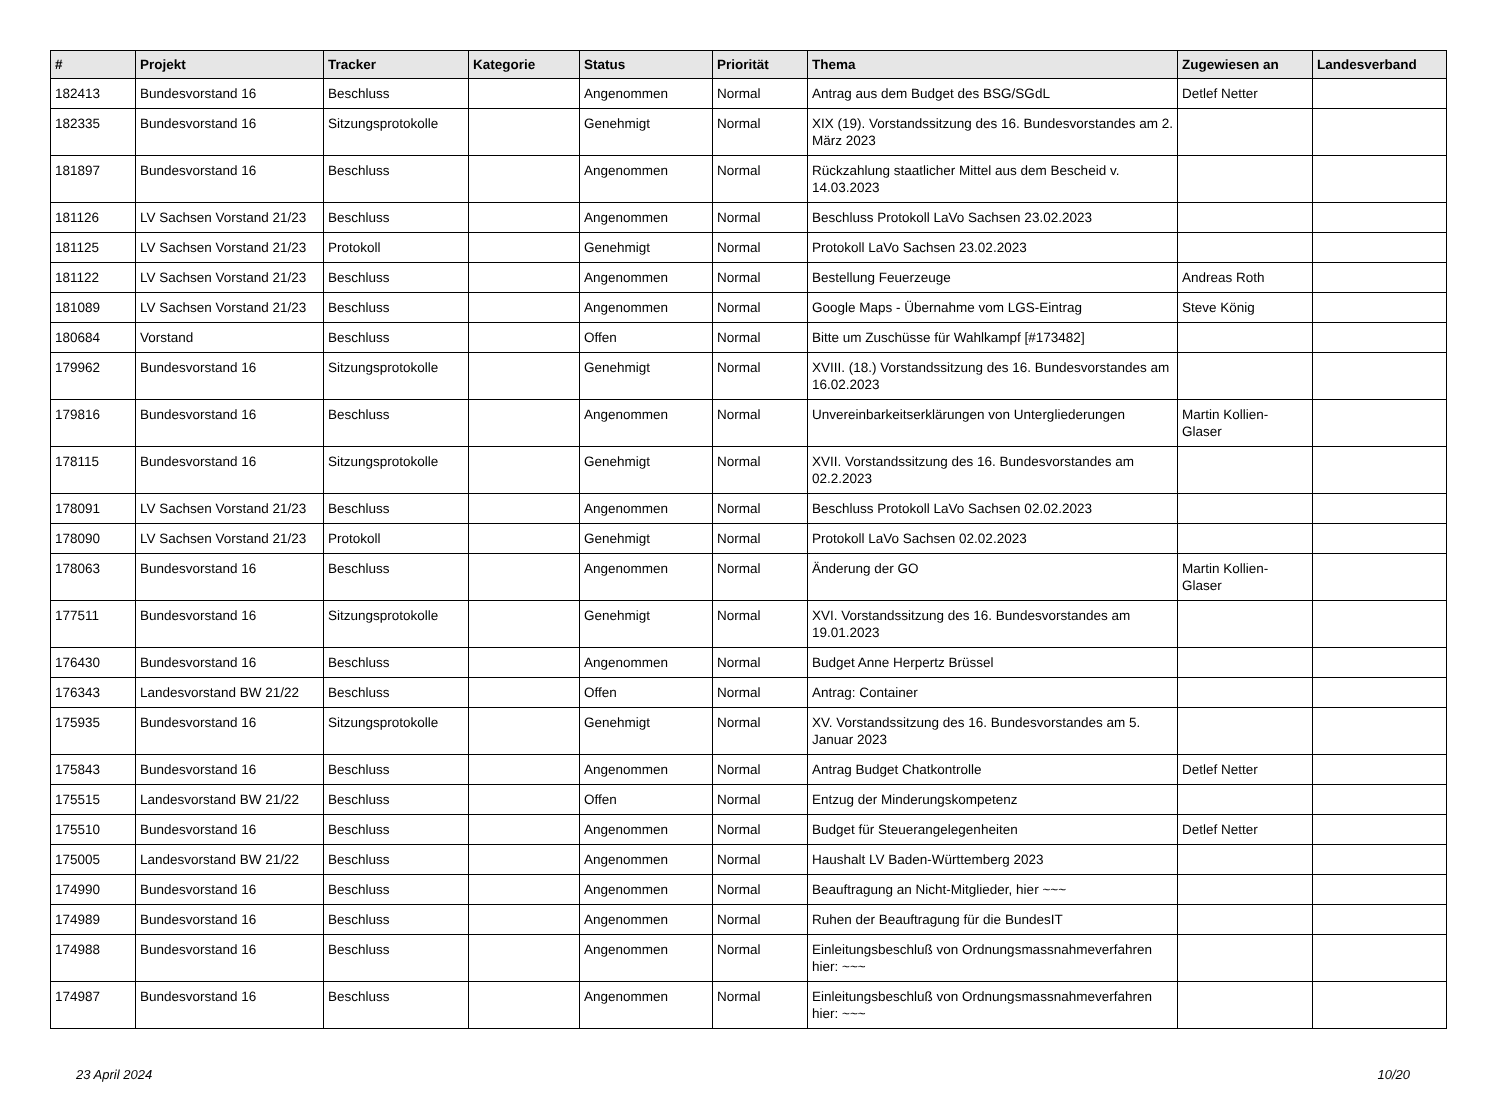| # | Projekt | Tracker | Kategorie | Status | Priorität | Thema | Zugewiesen an | Landesverband |
| --- | --- | --- | --- | --- | --- | --- | --- | --- |
| 182413 | Bundesvorstand 16 | Beschluss | | Angenommen | Normal | Antrag aus dem Budget des BSG/SGdL | Detlef Netter | |
| 182335 | Bundesvorstand 16 | Sitzungsprotokolle | | Genehmigt | Normal | XIX (19). Vorstandssitzung des 16. Bundesvorstandes am 2. März 2023 | | |
| 181897 | Bundesvorstand 16 | Beschluss | | Angenommen | Normal | Rückzahlung staatlicher Mittel aus dem Bescheid v. 14.03.2023 | | |
| 181126 | LV Sachsen Vorstand 21/23 | Beschluss | | Angenommen | Normal | Beschluss Protokoll LaVo Sachsen 23.02.2023 | | |
| 181125 | LV Sachsen Vorstand 21/23 | Protokoll | | Genehmigt | Normal | Protokoll LaVo Sachsen 23.02.2023 | | |
| 181122 | LV Sachsen Vorstand 21/23 | Beschluss | | Angenommen | Normal | Bestellung Feuerzeuge | Andreas Roth | |
| 181089 | LV Sachsen Vorstand 21/23 | Beschluss | | Angenommen | Normal | Google Maps - Übernahme vom LGS-Eintrag | Steve König | |
| 180684 | Vorstand | Beschluss | | Offen | Normal | Bitte um Zuschüsse für Wahlkampf [#173482] | | |
| 179962 | Bundesvorstand 16 | Sitzungsprotokolle | | Genehmigt | Normal | XVIII. (18.) Vorstandssitzung des 16. Bundesvorstandes am 16.02.2023 | | |
| 179816 | Bundesvorstand 16 | Beschluss | | Angenommen | Normal | Unvereinbarkeitserklärungen von Untergliederungen | Martin Kollien-Glaser | |
| 178115 | Bundesvorstand 16 | Sitzungsprotokolle | | Genehmigt | Normal | XVII. Vorstandssitzung des 16. Bundesvorstandes am 02.2.2023 | | |
| 178091 | LV Sachsen Vorstand 21/23 | Beschluss | | Angenommen | Normal | Beschluss Protokoll LaVo Sachsen 02.02.2023 | | |
| 178090 | LV Sachsen Vorstand 21/23 | Protokoll | | Genehmigt | Normal | Protokoll LaVo Sachsen 02.02.2023 | | |
| 178063 | Bundesvorstand 16 | Beschluss | | Angenommen | Normal | Änderung der GO | Martin Kollien-Glaser | |
| 177511 | Bundesvorstand 16 | Sitzungsprotokolle | | Genehmigt | Normal | XVI. Vorstandssitzung des 16. Bundesvorstandes am 19.01.2023 | | |
| 176430 | Bundesvorstand 16 | Beschluss | | Angenommen | Normal | Budget Anne Herpertz Brüssel | | |
| 176343 | Landesvorstand BW 21/22 | Beschluss | | Offen | Normal | Antrag: Container | | |
| 175935 | Bundesvorstand 16 | Sitzungsprotokolle | | Genehmigt | Normal | XV. Vorstandssitzung des 16. Bundesvorstandes am 5. Januar 2023 | | |
| 175843 | Bundesvorstand 16 | Beschluss | | Angenommen | Normal | Antrag Budget Chatkontrolle | Detlef Netter | |
| 175515 | Landesvorstand BW 21/22 | Beschluss | | Offen | Normal | Entzug der Minderungskompetenz | | |
| 175510 | Bundesvorstand 16 | Beschluss | | Angenommen | Normal | Budget für Steuerangelegenheiten | Detlef Netter | |
| 175005 | Landesvorstand BW 21/22 | Beschluss | | Angenommen | Normal | Haushalt LV Baden-Württemberg 2023 | | |
| 174990 | Bundesvorstand 16 | Beschluss | | Angenommen | Normal | Beauftragung an Nicht-Mitglieder, hier ~~~ | | |
| 174989 | Bundesvorstand 16 | Beschluss | | Angenommen | Normal | Ruhen der Beauftragung für die BundesIT | | |
| 174988 | Bundesvorstand 16 | Beschluss | | Angenommen | Normal | Einleitungsbeschluß von Ordnungsmassnahmeverfahren hier: ~~~ | | |
| 174987 | Bundesvorstand 16 | Beschluss | | Angenommen | Normal | Einleitungsbeschluß von Ordnungsmassnahmeverfahren hier: ~~~ | | |
23 April 2024 10/20